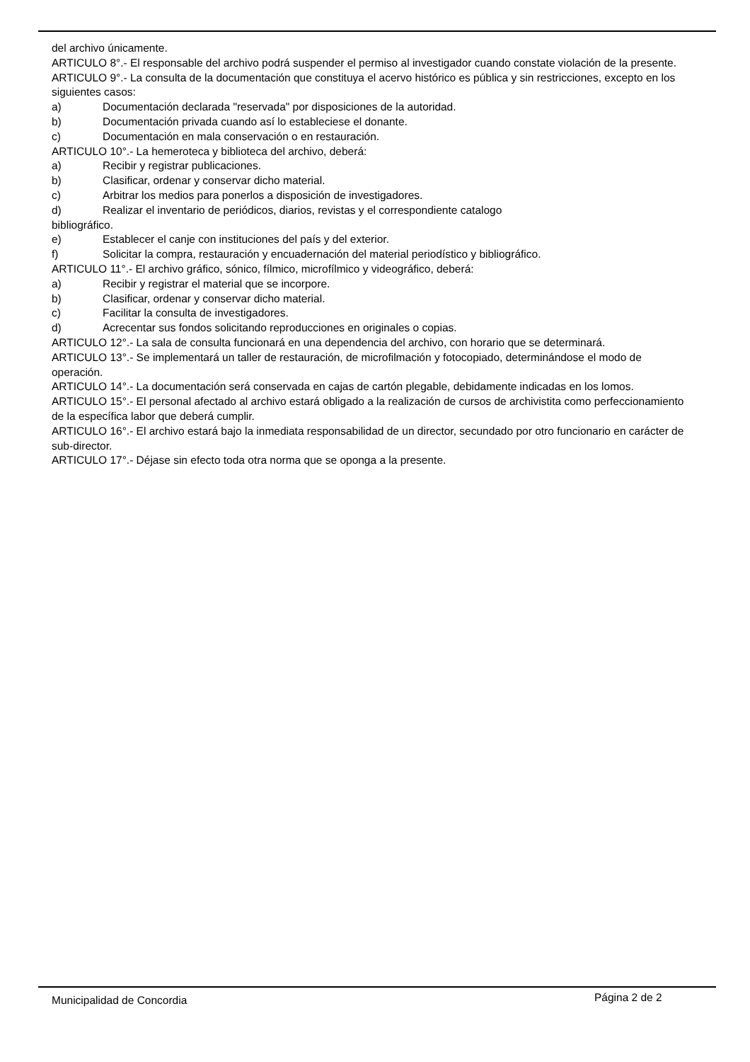del archivo únicamente.
ARTICULO 8°.- El responsable del archivo podrá suspender el permiso al investigador cuando constate violación de la presente.
ARTICULO 9°.- La consulta de la documentación que constituya el acervo histórico es pública y sin restricciones, excepto en los siguientes casos:
a) Documentación declarada "reservada" por disposiciones de la autoridad.
b) Documentación privada cuando así lo estableciese el donante.
c) Documentación en mala conservación o en restauración.
ARTICULO 10°.- La hemeroteca y biblioteca del archivo, deberá:
a) Recibir y registrar publicaciones.
b) Clasificar, ordenar y conservar dicho material.
c) Arbitrar los medios para ponerlos a disposición de investigadores.
d) Realizar el inventario de periódicos, diarios, revistas y el correspondiente catalogo
bibliográfico.
e) Establecer el canje con instituciones del país y del exterior.
f) Solicitar la compra, restauración y encuadernación del material periodístico y bibliográfico.
ARTICULO 11°.- El archivo gráfico, sónico, fílmico, microfílmico y videográfico, deberá:
a) Recibir y registrar el material que se incorpore.
b) Clasificar, ordenar y conservar dicho material.
c) Facilitar la consulta de investigadores.
d) Acrecentar sus fondos solicitando reproducciones en originales o copias.
ARTICULO 12°.- La sala de consulta funcionará en una dependencia del archivo, con horario que se determinará.
ARTICULO 13°.- Se implementará un taller de restauración, de microfilmación y fotocopiado, determinándose el modo de operación.
ARTICULO 14°.- La documentación será conservada en cajas de cartón plegable, debidamente indicadas en los lomos.
ARTICULO 15°.- El personal afectado al archivo estará obligado a la realización de cursos de archivistita como perfeccionamiento de la específica labor que deberá cumplir.
ARTICULO 16°.- El archivo estará bajo la inmediata responsabilidad de un director, secundado por otro funcionario en carácter de sub-director.
ARTICULO 17°.- Déjase sin efecto toda otra norma que se oponga a la presente.
Municipalidad de Concordia Página 2 de 2